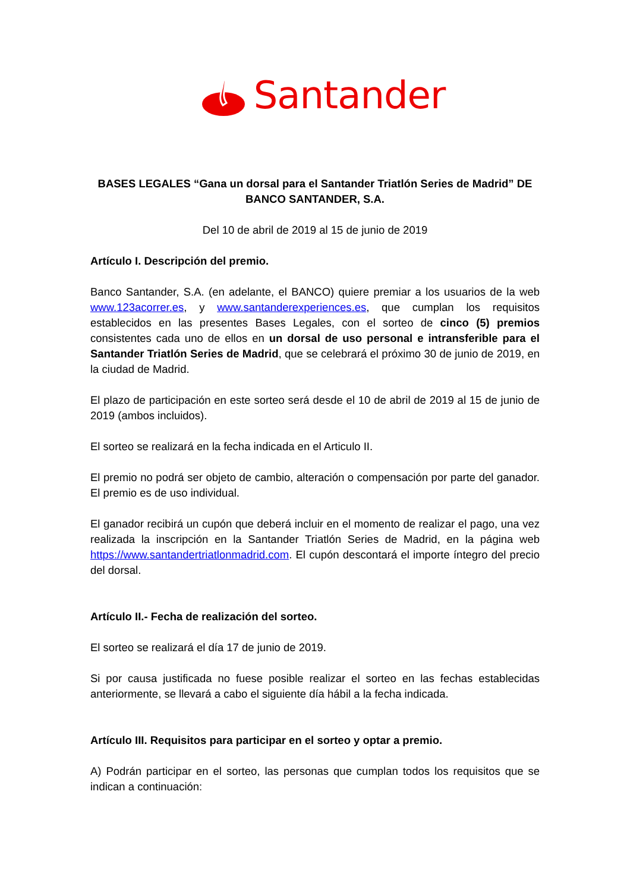Santander
BASES LEGALES “Gana un dorsal para el Santander Triatlón Series de Madrid” DE BANCO SANTANDER, S.A.
Del 10 de abril de 2019 al 15 de junio de 2019
Artículo I. Descripción del premio.
Banco Santander, S.A. (en adelante, el BANCO) quiere premiar a los usuarios de la web www.123acorrer.es, y www.santanderexperiences.es, que cumplan los requisitos establecidos en las presentes Bases Legales, con el sorteo de cinco (5) premios consistentes cada uno de ellos en un dorsal de uso personal e intransferible para el Santander Triatlón Series de Madrid, que se celebrará el próximo 30 de junio de 2019, en la ciudad de Madrid.
El plazo de participación en este sorteo será desde el 10 de abril de 2019 al 15 de junio de 2019 (ambos incluidos).
El sorteo se realizará en la fecha indicada en el Articulo II.
El premio no podrá ser objeto de cambio, alteración o compensación por parte del ganador. El premio es de uso individual.
El ganador recibirá un cupón que deberá incluir en el momento de realizar el pago, una vez realizada la inscripción en la Santander Triatlón Series de Madrid, en la página web https://www.santandertriatlonmadrid.com. El cupón descontará el importe íntegro del precio del dorsal.
Artículo II.- Fecha de realización del sorteo.
El sorteo se realizará el día 17 de junio de 2019.
Si por causa justificada no fuese posible realizar el sorteo en las fechas establecidas anteriormente, se llevará a cabo el siguiente día hábil a la fecha indicada.
Artículo III. Requisitos para participar en el sorteo y optar a premio.
A) Podrán participar en el sorteo, las personas que cumplan todos los requisitos que se indican a continuación: